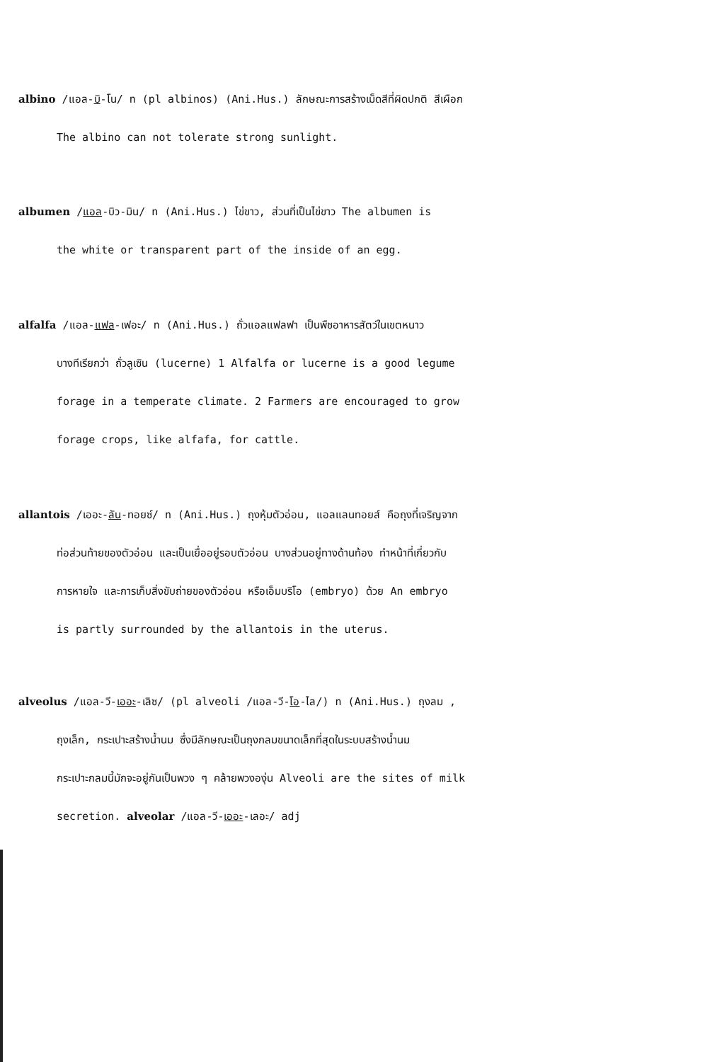albino /แอล-บิ-โน/ n (pl albinos) (Ani.Hus.) ลักษณะการสร้างเม็ดสีที่ผิดปกติ สีเผือก
The albino can not tolerate strong sunlight.
albumen /แอล-บิว-มิน/ n (Ani.Hus.) ไข่ขาว, ส่วนที่เป็นไข่ขาว The albumen is
the white or transparent part of the inside of an egg.
alfalfa /แอล-แฟล-เฟอะ/ n (Ani.Hus.) ถั่วแอลแฟลฟา เป็นพืชอาหารสัตว์ในเขตหนาว
บางทีเรียกว่า ถั่วลูเซิน (lucerne) 1 Alfalfa or lucerne is a good legume
forage in a temperate climate. 2 Farmers are encouraged to grow
forage crops, like alfafa, for cattle.
allantois /เออะ-ลัน-ทอยซ์/ n (Ani.Hus.) ถุงหุ้มตัวอ่อน, แอลแลนทอยส์ คือถุงที่เจริญจาก
ท่อส่วนท้ายของตัวอ่อน และเป็นเยื่ออยู่รอบตัวอ่อน บางส่วนอยู่ทางด้านท้อง ทำหน้าที่เกี่ยวกับ
การหายใจ และการเก็บสิ่งขับถ่ายของตัวอ่อน หรือเอ็มบริโอ (embryo) ด้วย An embryo
is partly surrounded by the allantois in the uterus.
alveolus /แอล-วี-เออะ-เลิซ/ (pl alveoli /แอล-วี-โอ-ไล/) n (Ani.Hus.) ถุงลม ,
ถุงเล็ก, กระเปาะสร้างน้ำนม ซึ่งมีลักษณะเป็นถุงกลมขนาดเล็กที่สุดในระบบสร้างน้ำนม
กระเปาะกลมนี้มักจะอยู่กันเป็นพวง ๆ คล้ายพวงองุ่น Alveoli are the sites of milk
secretion. alveolar /แอล-วี-เออะ-เลอะ/ adj